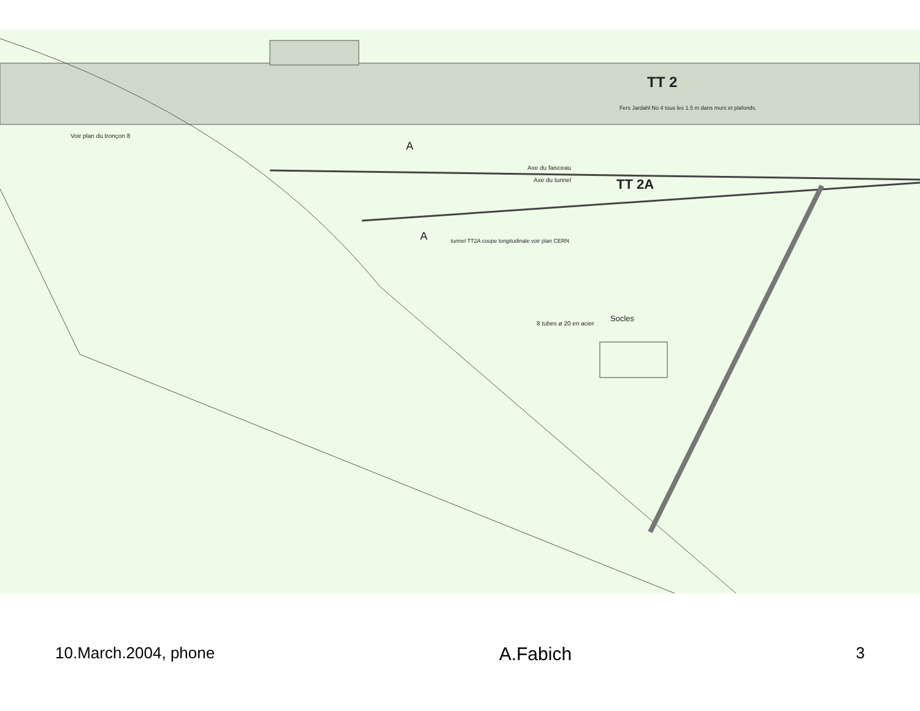TT 2
TT 2A
A
A
Axe du faisceau
Axe du tunnel
Voir plan du tronçon 8
Socles
8 tubes ø 20 en acier
Fers Jardahl No 4 tous les 1.5 m dans murs et plafonds.
tunnel TT2A coupe longitudinale voir plan CERN
10.March.2004, phone A.Fabich 3